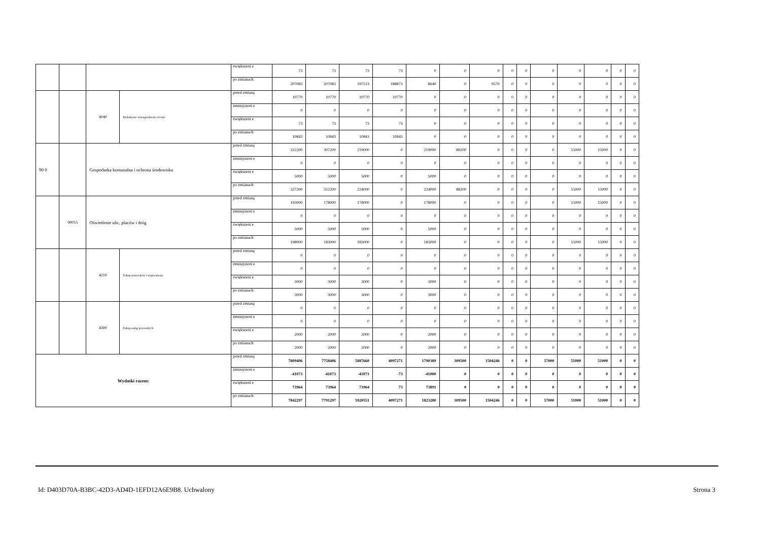| | | | | zwiększeni e | 73 | 73 | 73 | 73 | 0 | 0 | 0 | 0 | 0 | 0 | 0 | 0 | 0 | 0 |
| | | | | po zmianach | 207083 | 207083 | 197513 | 188873 | 8640 | 0 | 9570 | 0 | 0 | 0 | 0 | 0 | 0 | 0 |
| | | 4040 | Dodatkowe wynagrodzenie roczne | przed zmianą | 10770 | 10770 | 10770 | 10770 | 0 | 0 | 0 | 0 | 0 | 0 | 0 | 0 | 0 | 0 |
| | | | | zmniejszeni e | 0 | 0 | 0 | 0 | 0 | 0 | 0 | 0 | 0 | 0 | 0 | 0 | 0 | 0 |
| | | | | zwiększeni e | 73 | 73 | 73 | 73 | 0 | 0 | 0 | 0 | 0 | 0 | 0 | 0 | 0 | 0 |
| | | | | po zmianach | 10843 | 10843 | 10843 | 10843 | 0 | 0 | 0 | 0 | 0 | 0 | 0 | 0 | 0 | 0 |
| 90 0 | | Gospodarka komunalna i ochrona środowiska | | przed zmianą | 322200 | 307200 | 219000 | 0 | 219000 | 88200 | 0 | 0 | 0 | 0 | 15000 | 15000 | 0 | 0 |
| | | | | zmniejszeni e | 0 | 0 | 0 | 0 | 0 | 0 | 0 | 0 | 0 | 0 | 0 | 0 | 0 | 0 |
| | | | | zwiększeni e | 5000 | 5000 | 5000 | 0 | 5000 | 0 | 0 | 0 | 0 | 0 | 0 | 0 | 0 | 0 |
| | | | | po zmianach | 327200 | 312200 | 224000 | 0 | 224000 | 88200 | 0 | 0 | 0 | 0 | 15000 | 15000 | 0 | 0 |
| | 90015 | Oświetlenie ulic, placów i dróg | | przed zmianą | 193000 | 178000 | 178000 | 0 | 178000 | 0 | 0 | 0 | 0 | 0 | 15000 | 15000 | 0 | 0 |
| | | | | zmniejszeni e | 0 | 0 | 0 | 0 | 0 | 0 | 0 | 0 | 0 | 0 | 0 | 0 | 0 | 0 |
| | | | | zwiększeni e | 5000 | 5000 | 5000 | 0 | 5000 | 0 | 0 | 0 | 0 | 0 | 0 | 0 | 0 | 0 |
| | | | | po zmianach | 198000 | 183000 | 183000 | 0 | 183000 | 0 | 0 | 0 | 0 | 0 | 15000 | 15000 | 0 | 0 |
| | | 4210 | Zakup materiałów i wyposażenia | przed zmianą | 0 | 0 | 0 | 0 | 0 | 0 | 0 | 0 | 0 | 0 | 0 | 0 | 0 | 0 |
| | | | | zmniejszeni e | 0 | 0 | 0 | 0 | 0 | 0 | 0 | 0 | 0 | 0 | 0 | 0 | 0 | 0 |
| | | | | zwiększeni e | 3000 | 3000 | 3000 | 0 | 3000 | 0 | 0 | 0 | 0 | 0 | 0 | 0 | 0 | 0 |
| | | | | po zmianach | 3000 | 3000 | 3000 | 0 | 3000 | 0 | 0 | 0 | 0 | 0 | 0 | 0 | 0 | 0 |
| | | 4300 | Zakup usług pozostałych | przed zmianą | 0 | 0 | 0 | 0 | 0 | 0 | 0 | 0 | 0 | 0 | 0 | 0 | 0 | 0 |
| | | | | zmniejszeni e | 0 | 0 | 0 | 0 | 0 | 0 | 0 | 0 | 0 | 0 | 0 | 0 | 0 | 0 |
| | | | | zwiększeni e | 2000 | 2000 | 2000 | 0 | 2000 | 0 | 0 | 0 | 0 | 0 | 0 | 0 | 0 | 0 |
| | | | | po zmianach | 2000 | 2000 | 2000 | 0 | 2000 | 0 | 0 | 0 | 0 | 0 | 0 | 0 | 0 | 0 |
| Wydatki razem: | | | | przed zmianą | 7809406 | 7758406 | 5887660 | 4097271 | 1790389 | 309500 | 1504246 | 0 | 0 | 57000 | 51000 | 51000 | 0 | 0 |
| | | | | zmniejszeni e | -41073 | -41073 | -41073 | -73 | -41000 | 0 | 0 | 0 | 0 | 0 | 0 | 0 | 0 | 0 |
| | | | | zwiększeni e | 73964 | 73964 | 73964 | 73 | 73891 | 0 | 0 | 0 | 0 | 0 | 0 | 0 | 0 | 0 |
| | | | | po zmianach | 7842297 | 7791297 | 5920551 | 4097271 | 1823280 | 309500 | 1504246 | 0 | 0 | 57000 | 51000 | 51000 | 0 | 0 |
Id: D403D70A-B3BC-42D3-AD4D-1EFD12A6E9B8. Uchwalony Strona 3